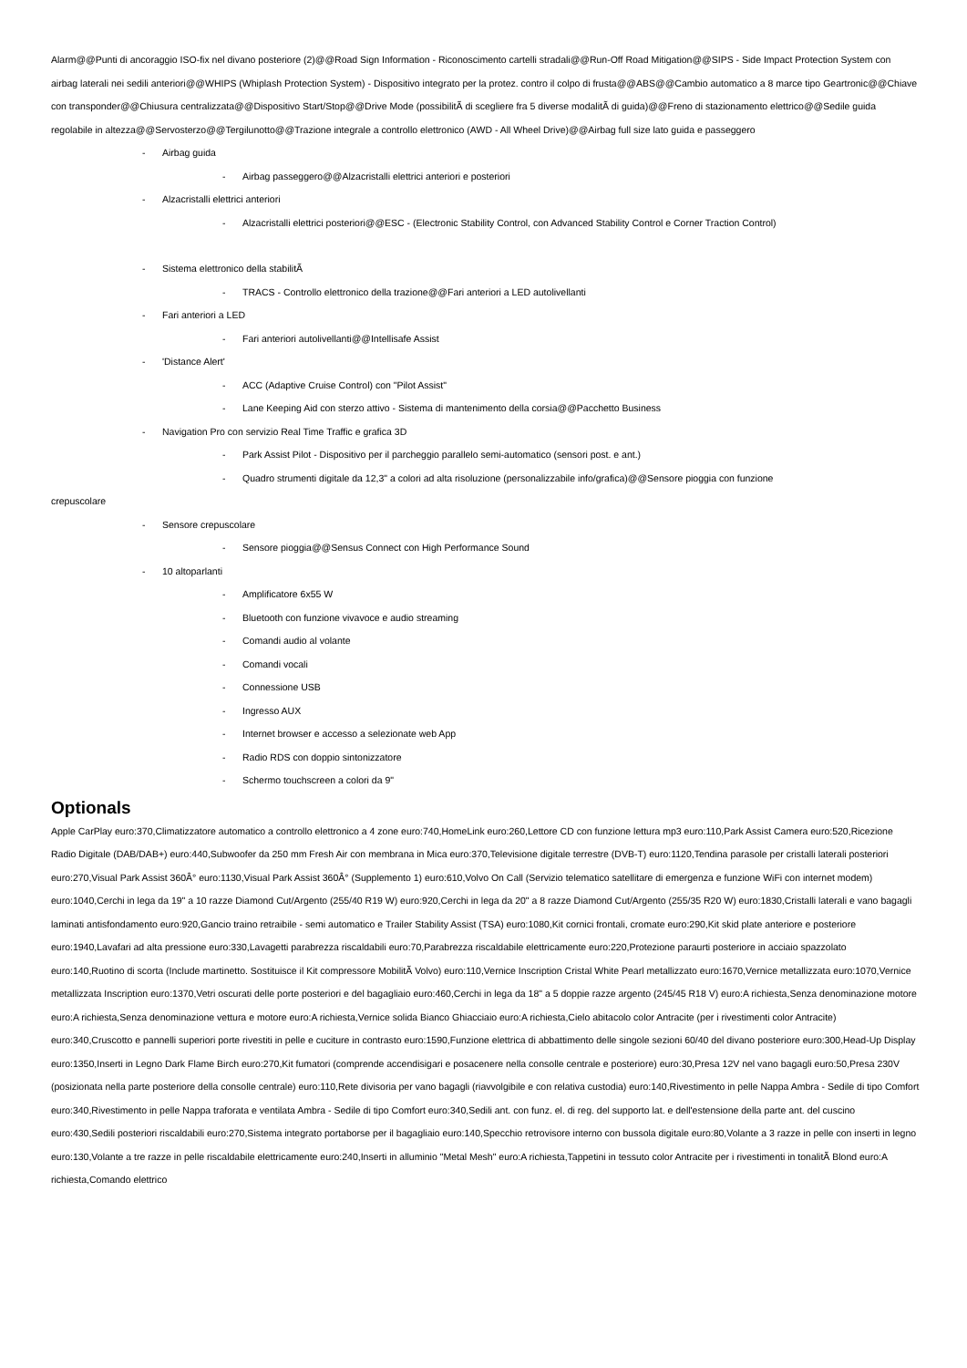Alarm@@Punti di ancoraggio ISO-fix nel divano posteriore (2)@@Road Sign Information - Riconoscimento cartelli stradali@@Run-Off Road Mitigation@@SIPS - Side Impact Protection System con airbag laterali nei sedili anteriori@@WHIPS (Whiplash Protection System) - Dispositivo integrato per la protez. contro il colpo di frusta@@ABS@@Cambio automatico a 8 marce tipo Geartronic@@Chiave con transponder@@Chiusura centralizzata@@Dispositivo Start/Stop@@Drive Mode (possibilitÃ di scegliere fra 5 diverse modalitÃ di guida)@@Freno di stazionamento elettrico@@Sedile guida regolabile in altezza@@Servosterzo@@Tergilunotto@@Trazione integrale a controllo elettronico (AWD - All Wheel Drive)@@Airbag full size lato guida e passeggero
- Airbag guida
- Airbag passeggero@@Alzacristalli elettrici anteriori e posteriori
- Alzacristalli elettrici anteriori
- Alzacristalli elettrici posteriori@@ESC - (Electronic Stability Control, con Advanced Stability Control e Corner Traction Control)
- Sistema elettronico della stabilitÃ
- TRACS - Controllo elettronico della trazione@@Fari anteriori a LED autolivellanti
- Fari anteriori a LED
- Fari anteriori autolivellanti@@Intellisafe Assist
- 'Distance Alert'
- ACC (Adaptive Cruise Control) con "Pilot Assist"
- Lane Keeping Aid con sterzo attivo - Sistema di mantenimento della corsia@@Pacchetto Business
- Navigation Pro con servizio Real Time Traffic e grafica 3D
- Park Assist Pilot - Dispositivo per il parcheggio parallelo semi-automatico (sensori post. e ant.)
- Quadro strumenti digitale da 12,3" a colori ad alta risoluzione (personalizzabile info/grafica)@@Sensore pioggia con funzione
crepuscolare
- Sensore crepuscolare
- Sensore pioggia@@Sensus Connect con High Performance Sound
- 10 altoparlanti
- Amplificatore 6x55 W
- Bluetooth con funzione vivavoce e audio streaming
- Comandi audio al volante
- Comandi vocali
- Connessione USB
- Ingresso AUX
- Internet browser e accesso a selezionate web App
- Radio RDS con doppio sintonizzatore
- Schermo touchscreen a colori da 9"
Optionals
Apple CarPlay euro:370,Climatizzatore automatico a controllo elettronico a 4 zone euro:740,HomeLink euro:260,Lettore CD con funzione lettura mp3 euro:110,Park Assist Camera euro:520,Ricezione Radio Digitale (DAB/DAB+) euro:440,Subwoofer da 250 mm Fresh Air con membrana in Mica euro:370,Televisione digitale terrestre (DVB-T) euro:1120,Tendina parasole per cristalli laterali posteriori euro:270,Visual Park Assist 360Â° euro:1130,Visual Park Assist 360Â° (Supplemento 1) euro:610,Volvo On Call (Servizio telematico satellitare di emergenza e funzione WiFi con internet modem) euro:1040,Cerchi in lega da 19" a 10 razze Diamond Cut/Argento (255/40 R19 W) euro:920,Cerchi in lega da 20" a 8 razze Diamond Cut/Argento (255/35 R20 W) euro:1830,Cristalli laterali e vano bagagli laminati antisfondamento euro:920,Gancio traino retraibile - semi automatico e Trailer Stability Assist (TSA) euro:1080,Kit cornici frontali, cromate euro:290,Kit skid plate anteriore e posteriore euro:1940,Lavafari ad alta pressione euro:330,Lavagetti parabrezza riscaldabili euro:70,Parabrezza riscaldabile elettricamente euro:220,Protezione paraurti posteriore in acciaio spazzolato euro:140,Ruotino di scorta (Include martinetto. Sostituisce il Kit compressore MobilitÃ Volvo) euro:110,Vernice Inscription Cristal White Pearl metallizzato euro:1670,Vernice metallizzata euro:1070,Vernice metallizzata Inscription euro:1370,Vetri oscurati delle porte posteriori e del bagagliaio euro:460,Cerchi in lega da 18" a 5 doppie razze argento (245/45 R18 V) euro:A richiesta,Senza denominazione motore euro:A richiesta,Senza denominazione vettura e motore euro:A richiesta,Vernice solida Bianco Ghiacciaio euro:A richiesta,Cielo abitacolo color Antracite (per i rivestimenti color Antracite) euro:340,Cruscotto e pannelli superiori porte rivestiti in pelle e cuciture in contrasto euro:1590,Funzione elettrica di abbattimento delle singole sezioni 60/40 del divano posteriore euro:300,Head-Up Display euro:1350,Inserti in Legno Dark Flame Birch euro:270,Kit fumatori (comprende accendisigari e posacenere nella consolle centrale e posteriore) euro:30,Presa 12V nel vano bagagli euro:50,Presa 230V (posizionata nella parte posteriore della consolle centrale) euro:110,Rete divisoria per vano bagagli (riavvolgibile e con relativa custodia) euro:140,Rivestimento in pelle Nappa Ambra - Sedile di tipo Comfort euro:340,Rivestimento in pelle Nappa traforata e ventilata Ambra - Sedile di tipo Comfort euro:340,Sedili ant. con funz. el. di reg. del supporto lat. e dell'estensione della parte ant. del cuscino euro:430,Sedili posteriori riscaldabili euro:270,Sistema integrato portaborse per il bagagliaio euro:140,Specchio retrovisore interno con bussola digitale euro:80,Volante a 3 razze in pelle con inserti in legno euro:130,Volante a tre razze in pelle riscaldabile elettricamente euro:240,Inserti in alluminio "Metal Mesh" euro:A richiesta,Tappetini in tessuto color Antracite per i rivestimenti in tonalitÃ Blond euro:A richiesta,Comando elettrico